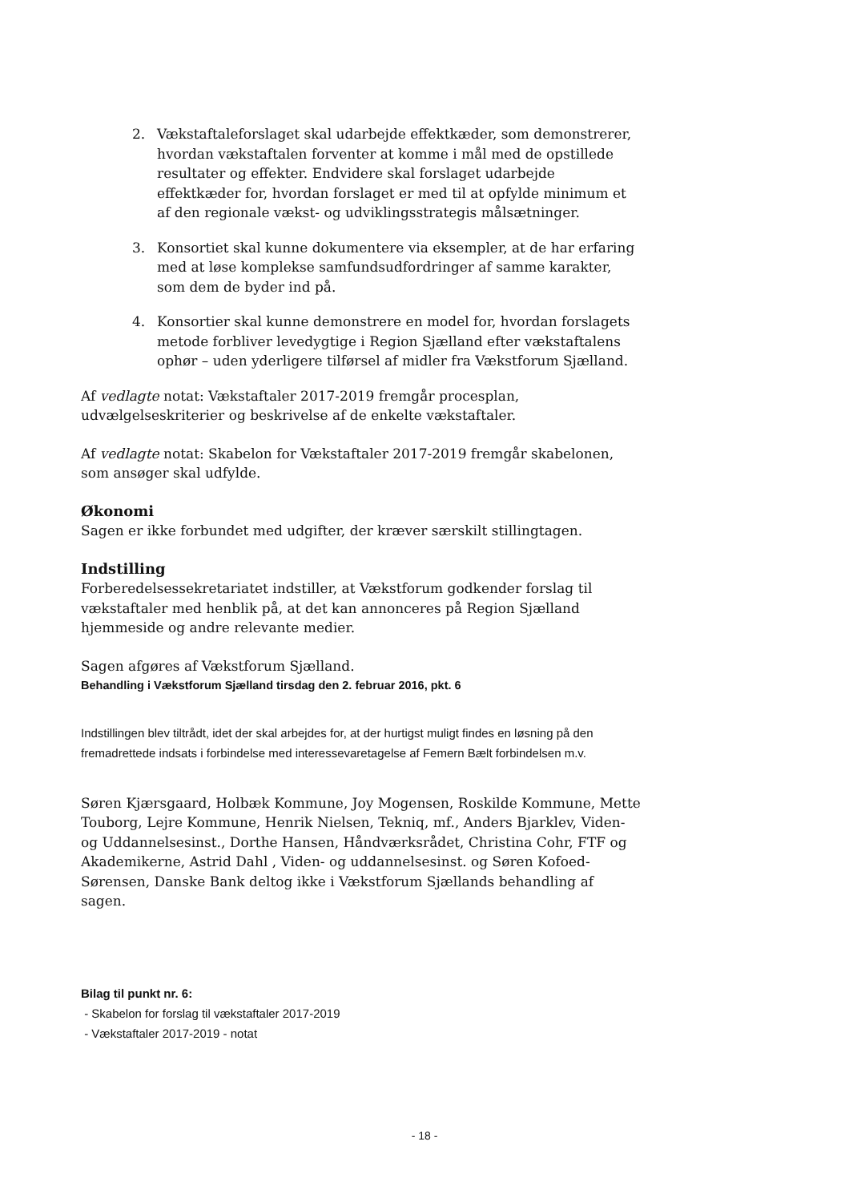2. Vækstaftaleforslaget skal udarbejde effektkæder, som demonstrerer, hvordan vækstaftalen forventer at komme i mål med de opstillede resultater og effekter. Endvidere skal forslaget udarbejde effektkæder for, hvordan forslaget er med til at opfylde minimum et af den regionale vækst- og udviklingsstrategis målsætninger.
3. Konsortiet skal kunne dokumentere via eksempler, at de har erfaring med at løse komplekse samfundsudfordringer af samme karakter, som dem de byder ind på.
4. Konsortier skal kunne demonstrere en model for, hvordan forslagets metode forbliver levedygtige i Region Sjælland efter vækstaftalens ophør – uden yderligere tilførsel af midler fra Vækstforum Sjælland.
Af vedlagte notat: Vækstaftaler 2017-2019 fremgår procesplan, udvælgelseskriterier og beskrivelse af de enkelte vækstaftaler.
Af vedlagte notat: Skabelon for Vækstaftaler 2017-2019 fremgår skabelonen, som ansøger skal udfylde.
Økonomi
Sagen er ikke forbundet med udgifter, der kræver særskilt stillingtagen.
Indstilling
Forberedelsessekretariatet indstiller, at Vækstforum godkender forslag til vækstaftaler med henblik på, at det kan annonceres på Region Sjælland hjemmeside og andre relevante medier.
Sagen afgøres af Vækstforum Sjælland.
Behandling i Vækstforum Sjælland tirsdag den 2. februar 2016, pkt. 6
Indstillingen blev tiltrådt, idet der skal arbejdes for, at der hurtigst muligt findes en løsning på den fremadrettede indsats i forbindelse med interessevaretagelse af Femern Bælt forbindelsen m.v.
Søren Kjærsgaard, Holbæk Kommune, Joy Mogensen, Roskilde Kommune, Mette Touborg, Lejre Kommune, Henrik Nielsen, Tekniq, mf., Anders Bjarklev, Viden- og Uddannelsesinst., Dorthe Hansen, Håndværksrådet, Christina Cohr, FTF og Akademikerne, Astrid Dahl , Viden- og uddannelsesinst. og Søren Kofoed-Sørensen, Danske Bank deltog ikke i Vækstforum Sjællands behandling af sagen.
Bilag til punkt nr. 6:
- Skabelon for forslag til vækstaftaler 2017-2019
- Vækstaftaler 2017-2019 - notat
- 18 -